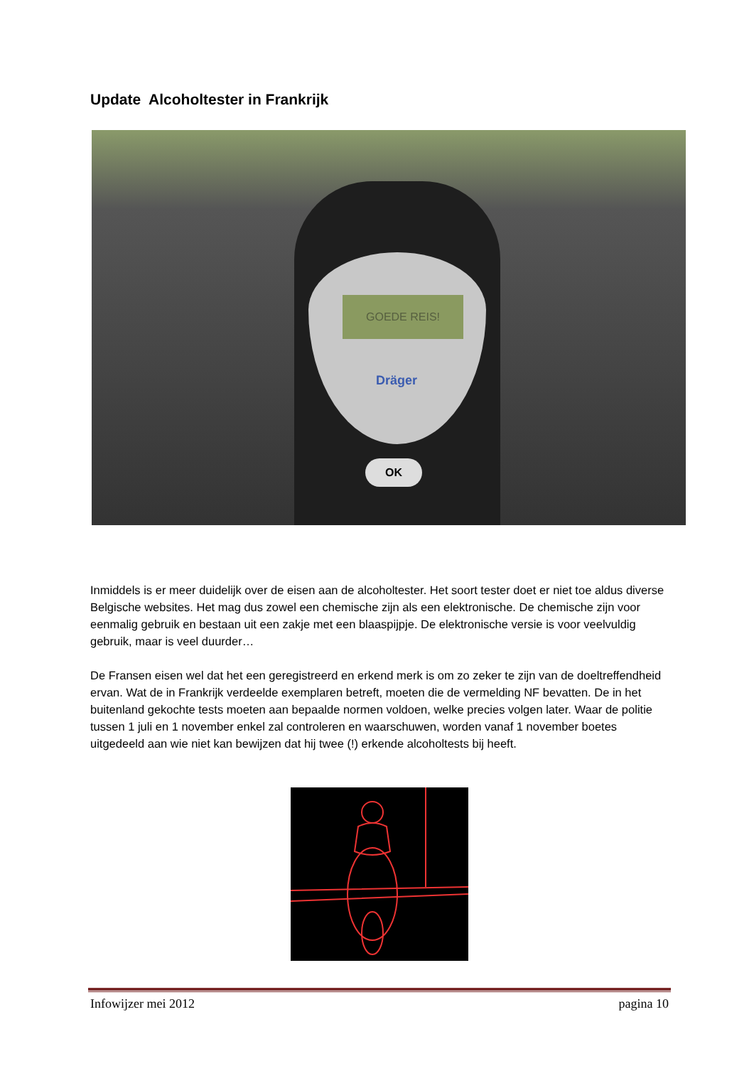Update Alcoholtester in Frankrijk
GOEDE REIS!
Dräger
OK
Inmiddels is er meer duidelijk over de eisen aan de alcoholtester. Het soort tester doet er niet toe aldus diverse Belgische websites. Het mag dus zowel een chemische zijn als een elektronische. De chemische zijn voor eenmalig gebruik en bestaan uit een zakje met een blaaspijpje. De elektronische versie is voor veelvuldig gebruik, maar is veel duurder…
De Fransen eisen wel dat het een geregistreerd en erkend merk is om zo zeker te zijn van de doeltreffendheid ervan. Wat de in Frankrijk verdeelde exemplaren betreft, moeten die de vermelding NF bevatten. De in het buitenland gekochte tests moeten aan bepaalde normen voldoen, welke precies volgen later. Waar de politie tussen 1 juli en 1 november enkel zal controleren en waarschuwen, worden vanaf 1 november boetes uitgedeeld aan wie niet kan bewijzen dat hij twee (!) erkende alcoholtests bij heeft.
Infowijzer mei 2012 pagina 10